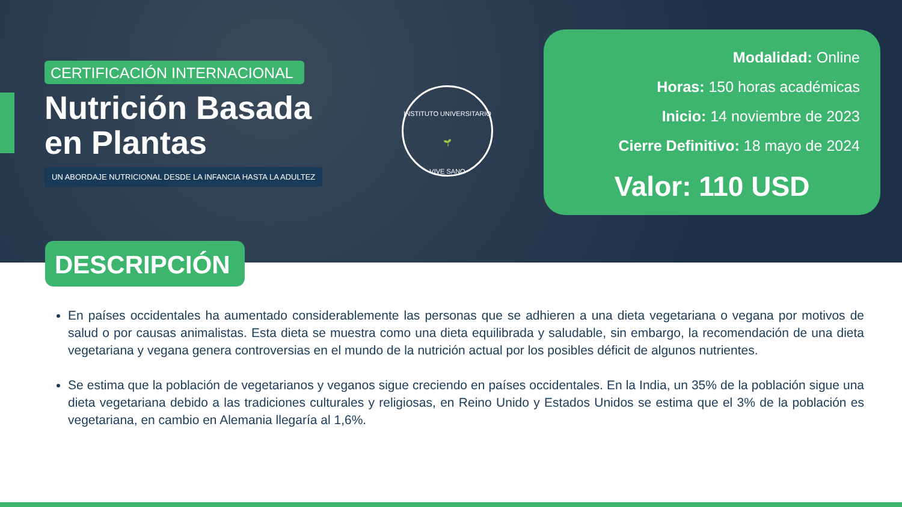CERTIFICACIÓN INTERNACIONAL
Nutrición Basada
en Plantas
UN ABORDAJE NUTRICIONAL DESDE LA INFANCIA HASTA LA ADULTEZ
INSTITUTO UNIVERSITARIO
🌱
VIVE SANO
Modalidad: Online
Horas: 150 horas académicas
Inicio: 14 noviembre de 2023
Cierre Definitivo: 18 mayo de 2024
Valor: 110 USD
DESCRIPCIÓN
En países occidentales ha aumentado considerablemente las personas que se adhieren a una dieta vegetariana o vegana por motivos de salud o por causas animalistas. Esta dieta se muestra como una dieta equilibrada y saludable, sin embargo, la recomendación de una dieta vegetariana y vegana genera controversias en el mundo de la nutrición actual por los posibles déficit de algunos nutrientes.
Se estima que la población de vegetarianos y veganos sigue creciendo en países occidentales. En la India, un 35% de la población sigue una dieta vegetariana debido a las tradiciones culturales y religiosas, en Reino Unido y Estados Unidos se estima que el 3% de la población es vegetariana, en cambio en Alemania llegaría al 1,6%.